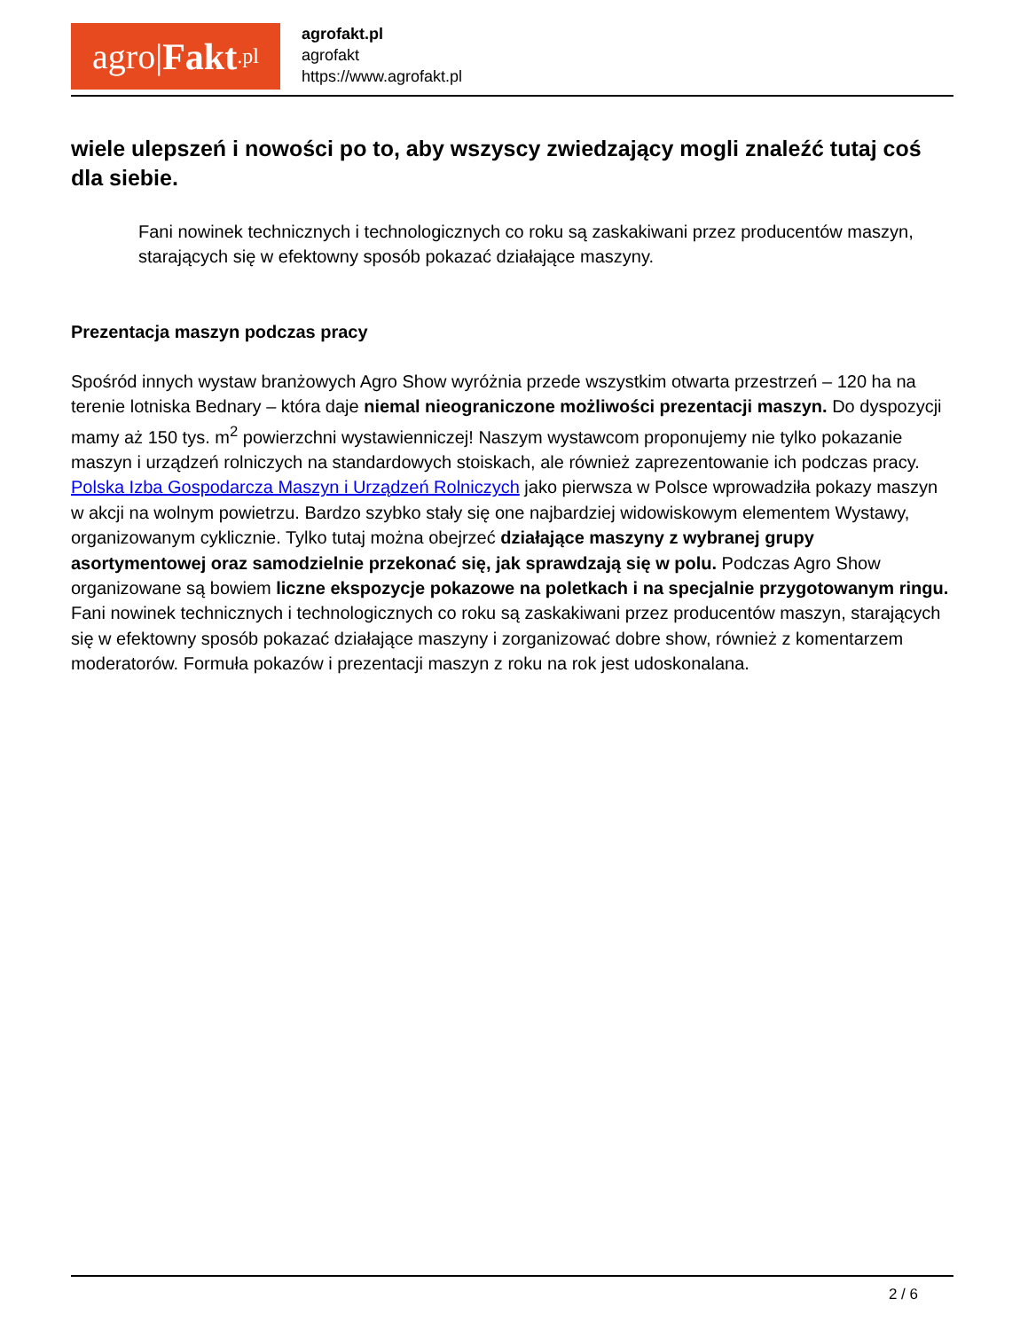agro| Fakt.pl
agrofakt.pl
agrofakt
https://www.agrofakt.pl
wiele ulepszeń i nowości po to, aby wszyscy zwiedzający mogli znaleźć tutaj coś dla siebie.
Fani nowinek technicznych i technologicznych co roku są zaskakiwani przez producentów maszyn, starających się w efektowny sposób pokazać działające maszyny.
Prezentacja maszyn podczas pracy
Spośród innych wystaw branżowych Agro Show wyróżnia przede wszystkim otwarta przestrzeń – 120 ha na terenie lotniska Bednary – która daje niemal nieograniczone możliwości prezentacji maszyn. Do dyspozycji mamy aż 150 tys. m<sup>2</sup> powierzchni wystawienniczej! Naszym wystawcom proponujemy nie tylko pokazanie maszyn i urządzeń rolniczych na standardowych stoiskach, ale również zaprezentowanie ich podczas pracy. Polska Izba Gospodarcza Maszyn i Urządzeń Rolniczych jako pierwsza w Polsce wprowadziła pokazy maszyn w akcji na wolnym powietrzu. Bardzo szybko stały się one najbardziej widowiskowym elementem Wystawy, organizowanym cyklicznie. Tylko tutaj można obejrzeć działające maszyny z wybranej grupy asortymentowej oraz samodzielnie przekonać się, jak sprawdzają się w polu. Podczas Agro Show organizowane są bowiem liczne ekspozycje pokazowe na poletkach i na specjalnie przygotowanym ringu. Fani nowinek technicznych i technologicznych co roku są zaskakiwani przez producentów maszyn, starających się w efektowny sposób pokazać działające maszyny i zorganizować dobre show, również z komentarzem moderatorów. Formuła pokazów i prezentacji maszyn z roku na rok jest udoskonalana.
2 / 6